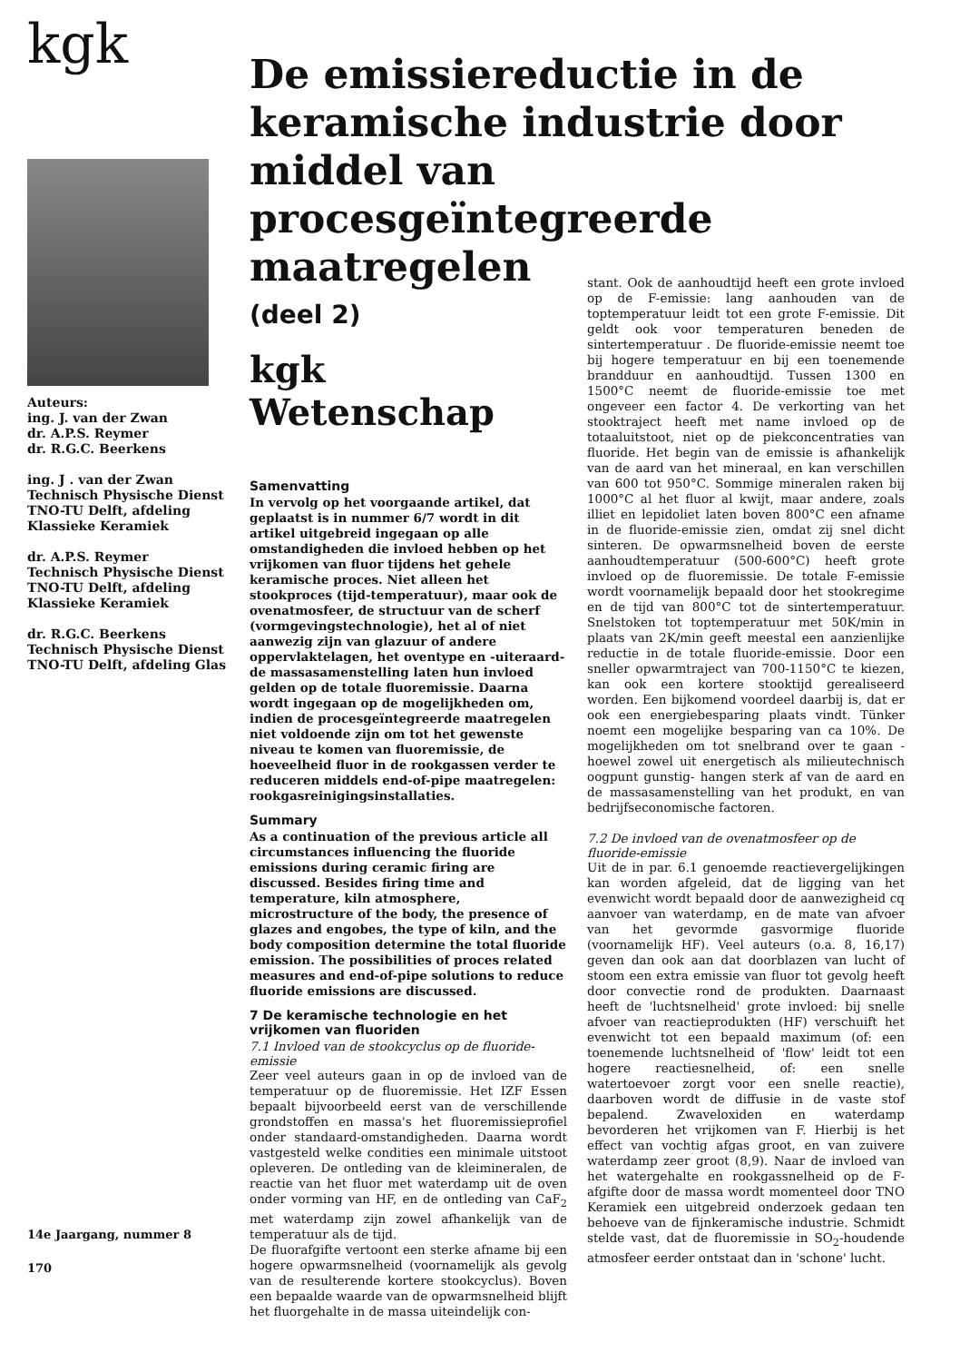kgk
Auteurs:
ing. J. van der Zwan
dr. A.P.S. Reymer
dr. R.G.C. Beerkens
ing. J . van der Zwan
Technisch Physische Dienst TNO-TU Delft, afdeling Klassieke Keramiek
dr. A.P.S. Reymer
Technisch Physische Dienst TNO-TU Delft, afdeling Klassieke Keramiek
dr. R.G.C. Beerkens
Technisch Physische Dienst TNO-TU Delft, afdeling Glas
14e Jaargang, nummer 8
170
De emissiereductie in de keramische industrie door middel van procesgeïntegreerde maatregelen
(deel 2)
kgk Wetenschap
Samenvatting
In vervolg op het voorgaande artikel, dat geplaatst is in nummer 6/7 wordt in dit artikel uitgebreid ingegaan op alle omstandigheden die invloed hebben op het vrijkomen van fluor tijdens het gehele keramische proces. Niet alleen het stookproces (tijd-temperatuur), maar ook de ovenatmosfeer, de structuur van de scherf (vormgevingstechnologie), het al of niet aanwezig zijn van glazuur of andere oppervlaktelagen, het oventype en -uiteraard- de massasamenstelling laten hun invloed gelden op de totale fluoremissie. Daarna wordt ingegaan op de mogelijkheden om, indien de procesgeïntegreerde maatregelen niet voldoende zijn om tot het gewenste niveau te komen van fluoremissie, de hoeveelheid fluor in de rookgassen verder te reduceren middels end-of-pipe maatregelen: rookgasreinigingsinstallaties.
Summary
As a continuation of the previous article all circumstances influencing the fluoride emissions during ceramic firing are discussed. Besides firing time and temperature, kiln atmosphere, microstructure of the body, the presence of glazes and engobes, the type of kiln, and the body composition determine the total fluoride emission. The possibilities of proces related measures and end-of-pipe solutions to reduce fluoride emissions are discussed.
7 De keramische technologie en het vrijkomen van fluoriden
7.1 Invloed van de stookcyclus op de fluoride-emissie
Zeer veel auteurs gaan in op de invloed van de temperatuur op de fluoremissie. Het IZF Essen bepaalt bijvoorbeeld eerst van de verschillende grondstoffen en massa's het fluoremissieprofiel onder standaard-omstandigheden. Daarna wordt vastgesteld welke condities een minimale uitstoot opleveren. De ontleding van de kleimineralen, de reactie van het fluor met waterdamp uit de oven onder vorming van HF, en de ontleding van CaF<sub>2</sub> met waterdamp zijn zowel afhankelijk van de temperatuur als de tijd.
De fluorafgifte vertoont een sterke afname bij een hogere opwarmsnelheid (voornamelijk als gevolg van de resulterende kortere stookcyclus). Boven een bepaalde waarde van de opwarmsnelheid blijft het fluorgehalte in de massa uiteindelijk con-
stant. Ook de aanhoudtijd heeft een grote invloed op de F-emissie: lang aanhouden van de toptemperatuur leidt tot een grote F-emissie. Dit geldt ook voor temperaturen beneden de sintertemperatuur . De fluoride-emissie neemt toe bij hogere temperatuur en bij een toenemende brandduur en aanhoudtijd. Tussen 1300 en 1500°C neemt de fluoride-emissie toe met ongeveer een factor 4. De verkorting van het stooktraject heeft met name invloed op de totaaluitstoot, niet op de piekconcentraties van fluoride. Het begin van de emissie is afhankelijk van de aard van het mineraal, en kan verschillen van 600 tot 950°C. Sommige mineralen raken bij 1000°C al het fluor al kwijt, maar andere, zoals illiet en lepidoliet laten boven 800°C een afname in de fluoride-emissie zien, omdat zij snel dicht sinteren. De opwarmsnelheid boven de eerste aanhoudtemperatuur (500-600°C) heeft grote invloed op de fluoremissie. De totale F-emissie wordt voornamelijk bepaald door het stookregime en de tijd van 800°C tot de sintertemperatuur. Snelstoken tot toptemperatuur met 50K/min in plaats van 2K/min geeft meestal een aanzienlijke reductie in de totale fluoride-emissie. Door een sneller opwarmtraject van 700-1150°C te kiezen, kan ook een kortere stooktijd gerealiseerd worden. Een bijkomend voordeel daarbij is, dat er ook een energiebesparing plaats vindt. Tünker noemt een mogelijke besparing van ca 10%. De mogelijkheden om tot snelbrand over te gaan -hoewel zowel uit energetisch als milieutechnisch oogpunt gunstig- hangen sterk af van de aard en de massasamenstelling van het produkt, en van bedrijfseconomische factoren.
7.2 De invloed van de ovenatmosfeer op de fluoride-emissie
Uit de in par. 6.1 genoemde reactievergelijkingen kan worden afgeleid, dat de ligging van het evenwicht wordt bepaald door de aanwezigheid cq aanvoer van waterdamp, en de mate van afvoer van het gevormde gasvormige fluoride (voornamelijk HF). Veel auteurs (o.a. 8, 16,17) geven dan ook aan dat doorblazen van lucht of stoom een extra emissie van fluor tot gevolg heeft door convectie rond de produkten. Daarnaast heeft de 'luchtsnelheid' grote invloed: bij snelle afvoer van reactieprodukten (HF) verschuift het evenwicht tot een bepaald maximum (of: een toenemende luchtsnelheid of 'flow' leidt tot een hogere reactiesnelheid, of: een snelle watertoevoer zorgt voor een snelle reactie), daarboven wordt de diffusie in de vaste stof bepalend. Zwaveloxiden en waterdamp bevorderen het vrijkomen van F. Hierbij is het effect van vochtig afgas groot, en van zuivere waterdamp zeer groot (8,9). Naar de invloed van het watergehalte en rookgassnelheid op de F-afgifte door de massa wordt momenteel door TNO Keramiek een uitgebreid onderzoek gedaan ten behoeve van de fijnkeramische industrie. Schmidt stelde vast, dat de fluoremissie in SO<sub>2</sub>-houdende atmosfeer eerder ontstaat dan in 'schone' lucht.